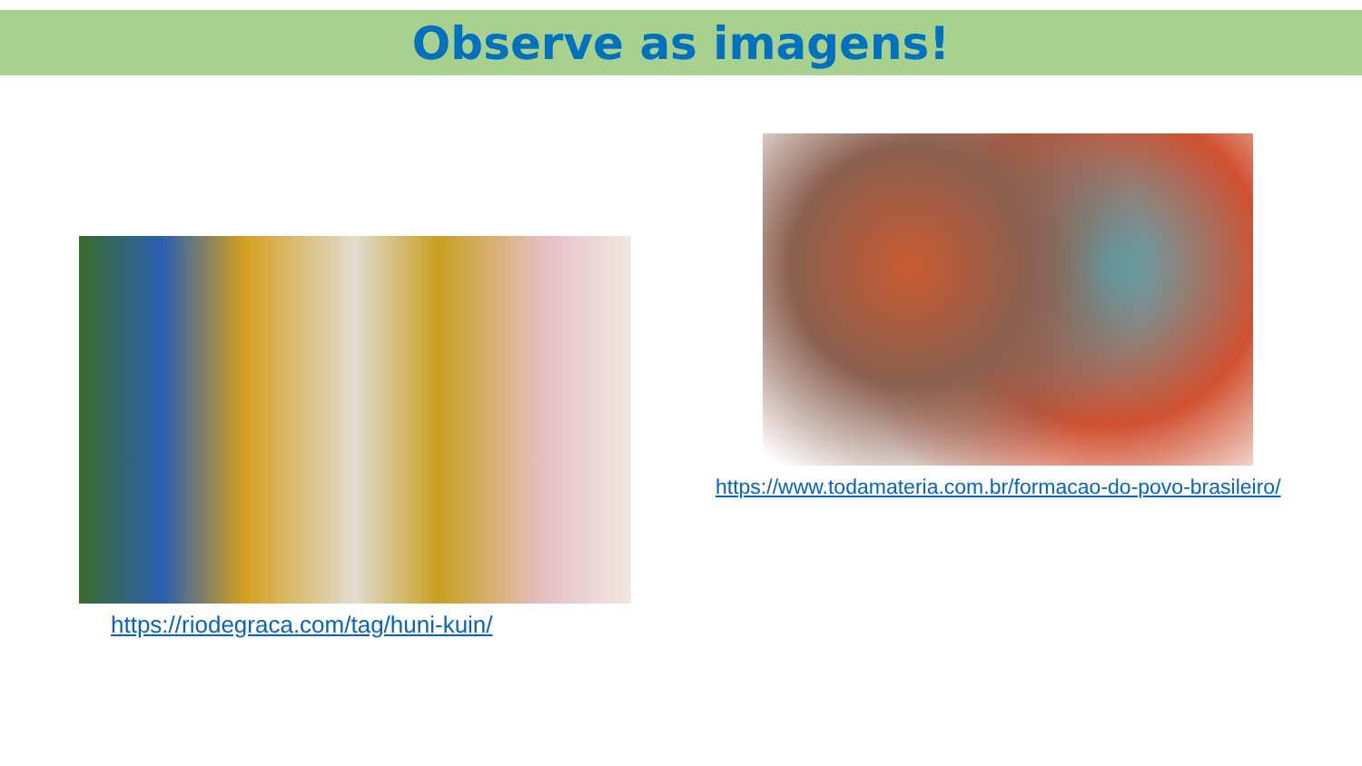Observe as imagens!
https://riodegraca.com/tag/huni-kuin/
https://www.todamateria.com.br/formacao-do-povo-brasileiro/